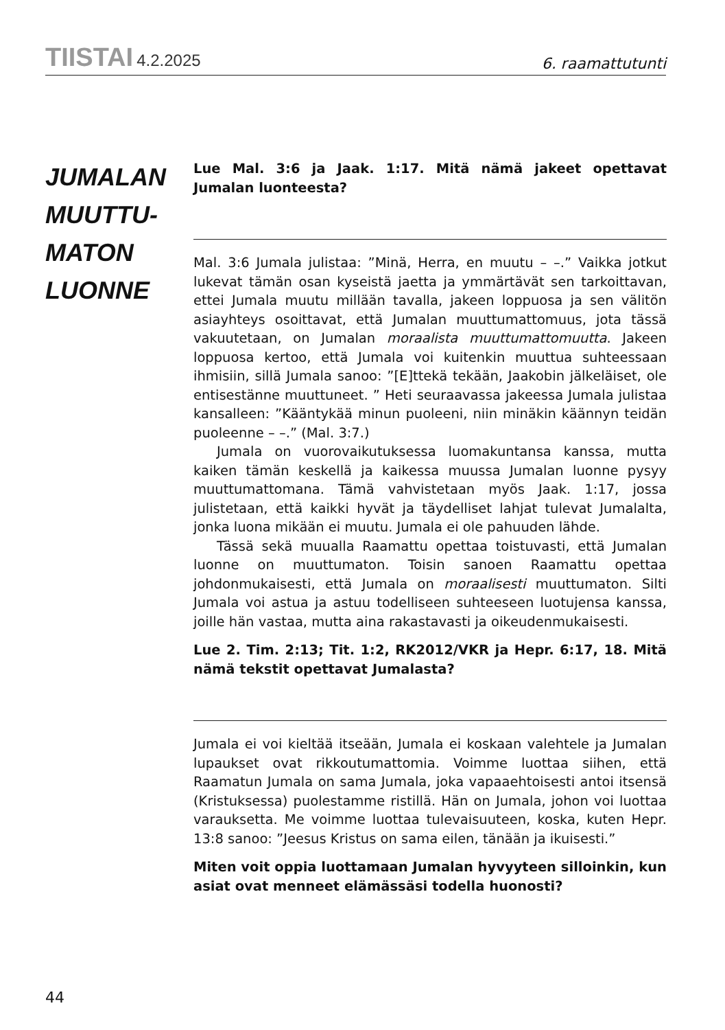TIISTAI 4.2.2025
6. raamattutunti
JUMALAN
MUUTTU-
MATON
LUONNE
Lue Mal. 3:6 ja Jaak. 1:17. Mitä nämä jakeet opettavat Jumalan luonteesta?
Mal. 3:6 Jumala julistaa: ”Minä, Herra, en muutu – –.” Vaikka jotkut lukevat tämän osan kyseistä jaetta ja ymmärtävät sen tarkoittavan, ettei Jumala muutu millään tavalla, jakeen loppuosa ja sen välitön asiayhteys osoittavat, että Jumalan muuttumattomuus, jota tässä vakuutetaan, on Jumalan moraalista muuttumattomuutta. Jakeen loppuosa kertoo, että Jumala voi kuitenkin muuttua suhteessaan ihmisiin, sillä Jumala sanoo: ”[E]ttekä tekään, Jaakobin jälkeläiset, ole entisestänne muuttuneet. ” Heti seuraavassa jakeessa Jumala julistaa kansalleen: ”Kääntykää minun puoleeni, niin minäkin käännyn teidän puoleenne – –.” (Mal. 3:7.)
Jumala on vuorovaikutuksessa luomakuntansa kanssa, mutta kaiken tämän keskellä ja kaikessa muussa Jumalan luonne pysyy muuttumattomana. Tämä vahvistetaan myös Jaak. 1:17, jossa julistetaan, että kaikki hyvät ja täydelliset lahjat tulevat Jumalalta, jonka luona mikään ei muutu. Jumala ei ole pahuuden lähde.
Tässä sekä muualla Raamattu opettaa toistuvasti, että Jumalan luonne on muuttumaton. Toisin sanoen Raamattu opettaa johdonmukaisesti, että Jumala on moraalisesti muuttumaton. Silti Jumala voi astua ja astuu todelliseen suhteeseen luotujensa kanssa, joille hän vastaa, mutta aina rakastavasti ja oikeudenmukaisesti.
Lue 2. Tim. 2:13; Tit. 1:2, RK2012/VKR ja Hepr. 6:17, 18. Mitä nämä tekstit opettavat Jumalasta?
Jumala ei voi kieltää itseään, Jumala ei koskaan valehtele ja Jumalan lupaukset ovat rikkoutumattomia. Voimme luottaa siihen, että Raamatun Jumala on sama Jumala, joka vapaaehtoisesti antoi itsensä (Kristuksessa) puolestamme ristillä. Hän on Jumala, johon voi luottaa varauksetta. Me voimme luottaa tulevaisuuteen, koska, kuten Hepr. 13:8 sanoo: ”Jeesus Kristus on sama eilen, tänään ja ikuisesti.”
Miten voit oppia luottamaan Jumalan hyvyyteen silloinkin, kun asiat ovat menneet elämässäsi todella huonosti?
44